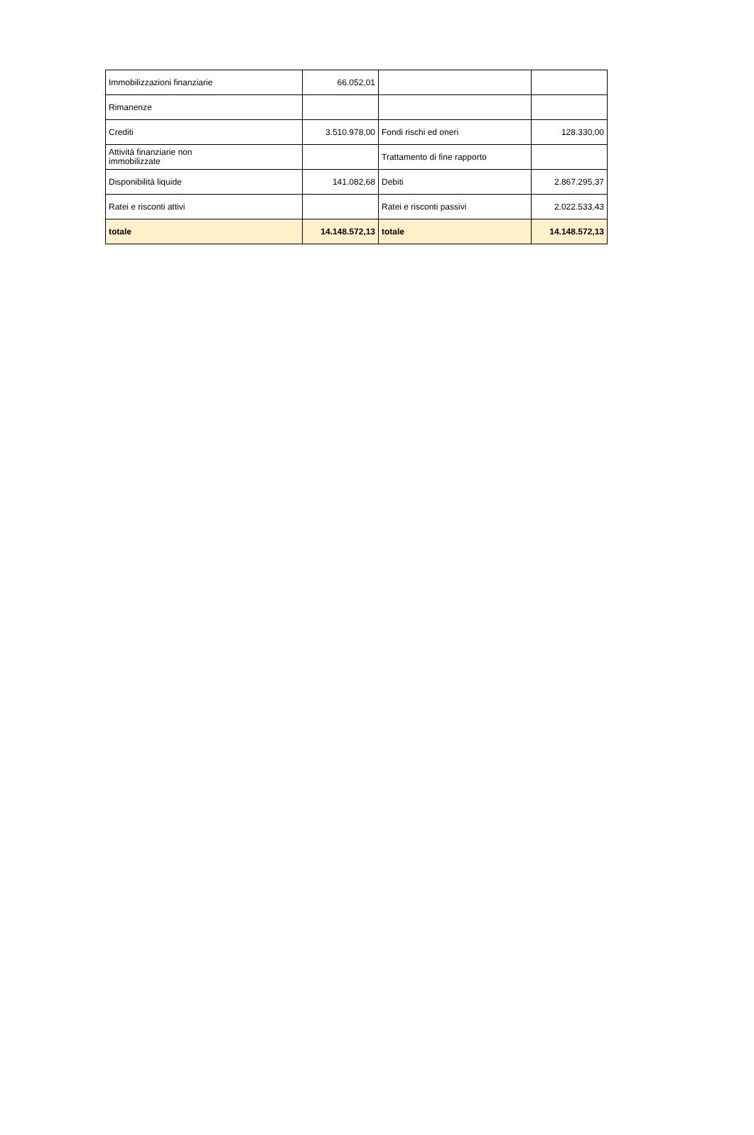| Immobilizzazioni finanziarie | 66.052,01 | | |
| Rimanenze | | | |
| Crediti | 3.510.978,00 | Fondi rischi ed oneri | 128.330,00 |
| Attività finanziarie non immobilizzate | | Trattamento di fine rapporto | |
| Disponibilità liquide | 141.082,68 | Debiti | 2.867.295,37 |
| Ratei e risconti attivi | | Ratei e risconti passivi | 2.022.533,43 |
| totale | 14.148.572,13 | totale | 14.148.572,13 |